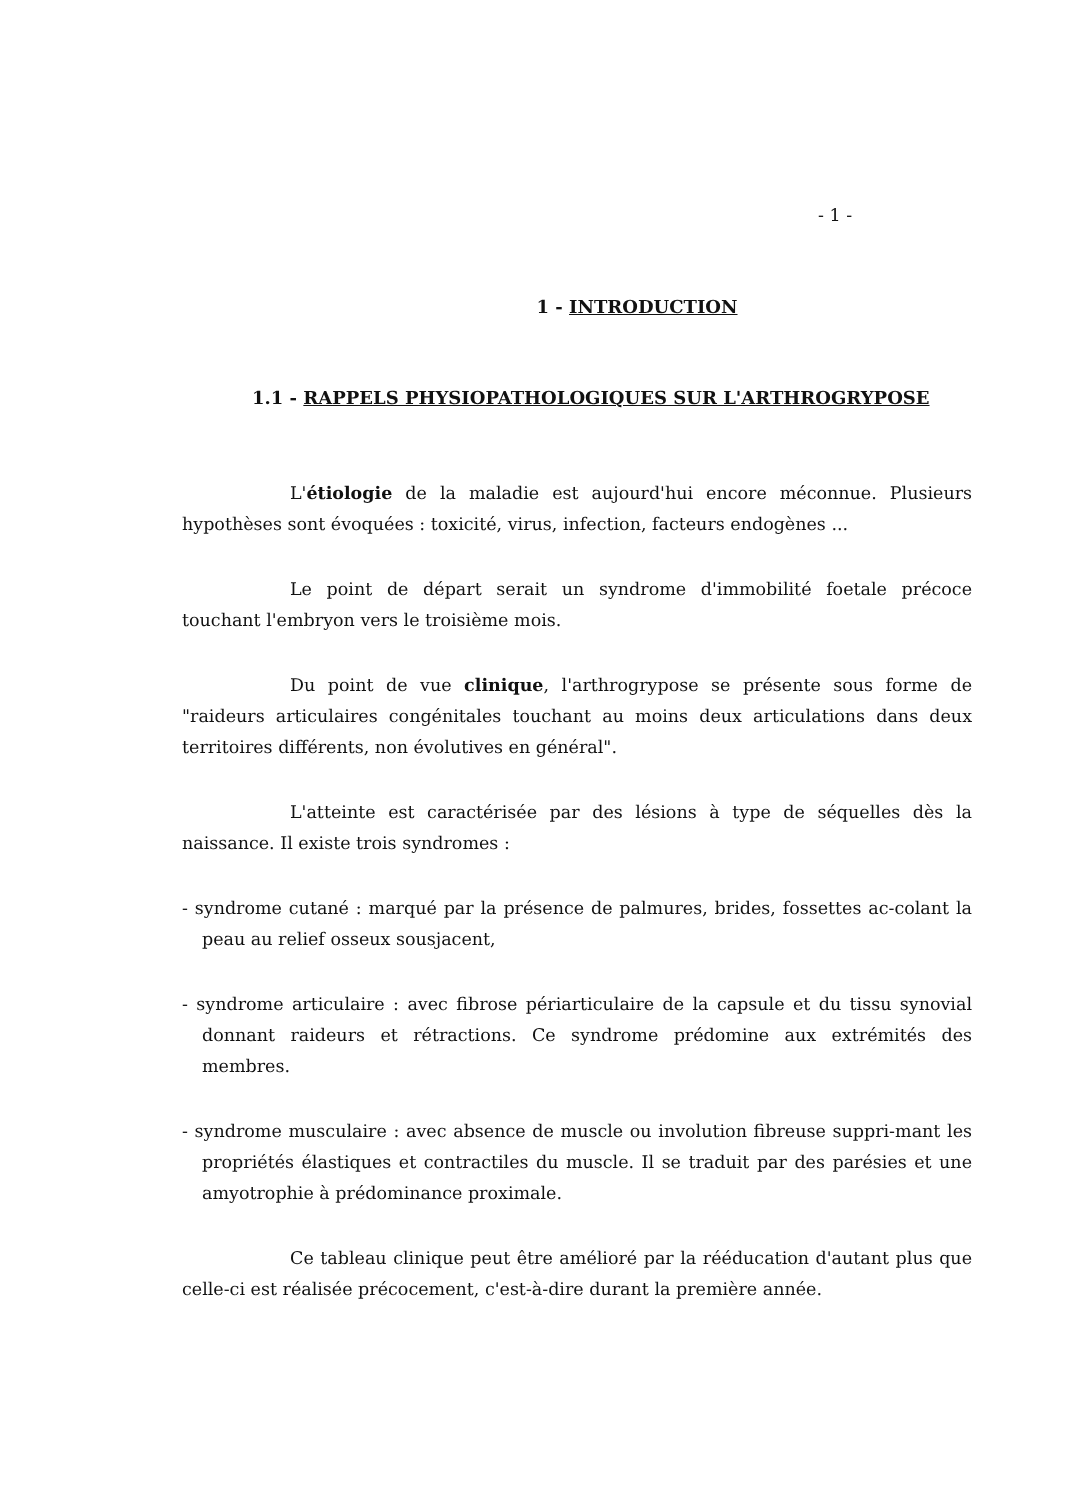- 1 -
1 - INTRODUCTION
1.1 - RAPPELS PHYSIOPATHOLOGIQUES SUR L'ARTHROGRYPOSE
L'étiologie de la maladie est aujourd'hui encore méconnue. Plusieurs hypothèses sont évoquées : toxicité, virus, infection, facteurs endogènes ...
Le point de départ serait un syndrome d'immobilité foetale précoce touchant l'embryon vers le troisième mois.
Du point de vue clinique, l'arthrogrypose se présente sous forme de "raideurs articulaires congénitales touchant au moins deux articulations dans deux territoires différents, non évolutives en général".
L'atteinte est caractérisée par des lésions à type de séquelles dès la naissance. Il existe trois syndromes :
- syndrome cutané : marqué par la présence de palmures, brides, fossettes ac-colant la peau au relief osseux sousjacent,
- syndrome articulaire : avec fibrose périarticulaire de la capsule et du tissu synovial donnant raideurs et rétractions. Ce syndrome prédomine aux extrémités des membres.
- syndrome musculaire : avec absence de muscle ou involution fibreuse suppri-mant les propriétés élastiques et contractiles du muscle. Il se traduit par des parésies et une amyotrophie à prédominance proximale.
Ce tableau clinique peut être amélioré par la rééducation d'autant plus que celle-ci est réalisée précocement, c'est-à-dire durant la première année.